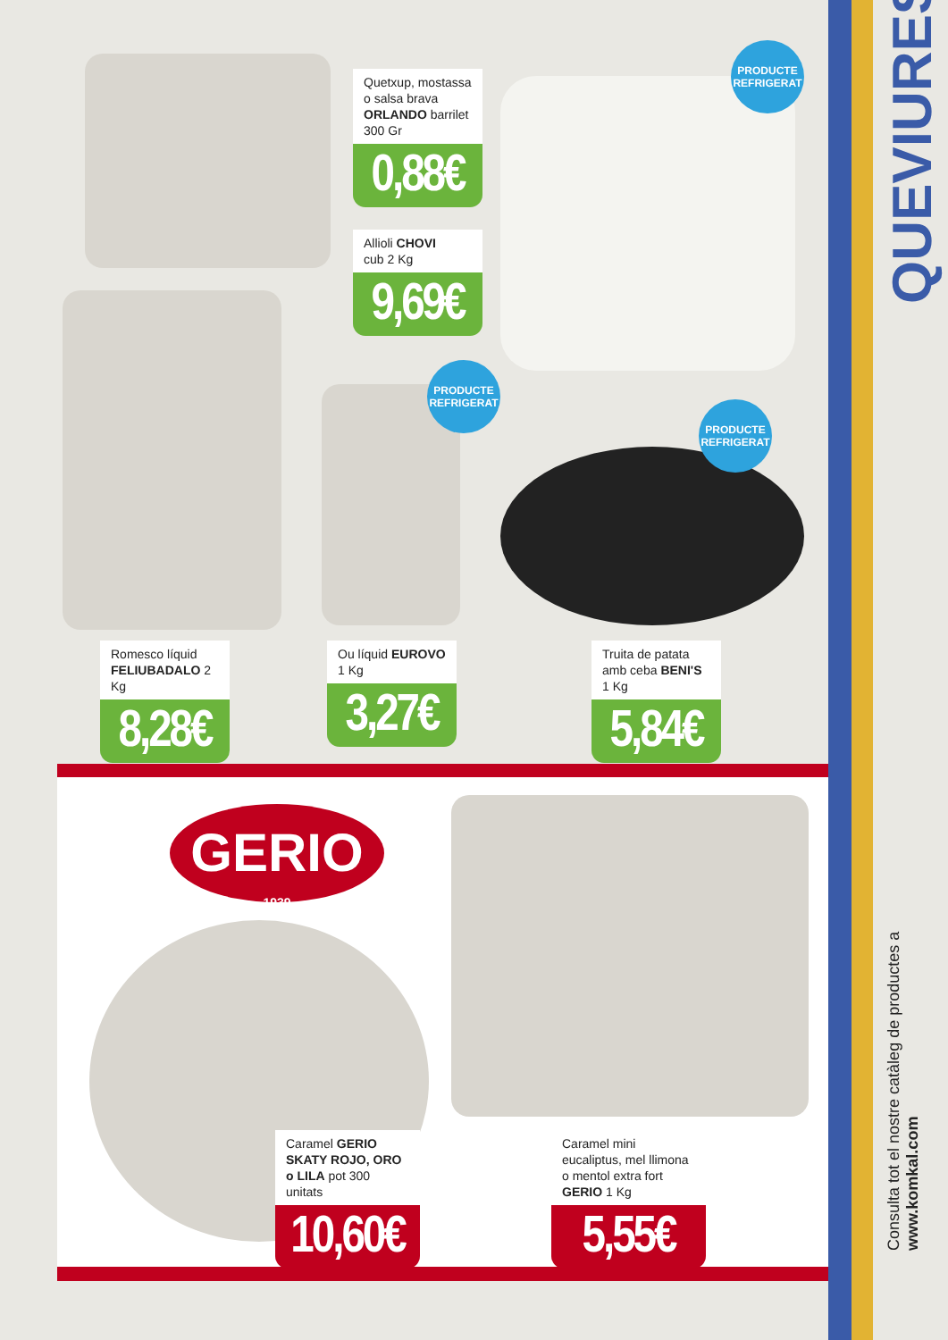PRODUCTE REFRIGERAT
PRODUCTE REFRIGERAT
PRODUCTE REFRIGERAT
Quetxup, mostassa o salsa brava ORLANDO barrilet 300 Gr
0,88€
Allioli CHOVI
cub 2 Kg
9,69€
Romesco líquid FELIUBADALO 2 Kg
8,28€
Ou líquid EUROVO
1 Kg
3,27€
Truita de patata amb ceba BENI'S 1 Kg
5,84€
GERIO
1939
Caramel GERIO SKATY ROJO, ORO o LILA pot 300 unitats
10,60€
Caramel mini eucaliptus, mel llimona o mentol extra fort GERIO 1 Kg
5,55€
QUEVIURES
Consulta tot el nostre catàleg de productes a www.komkal.com